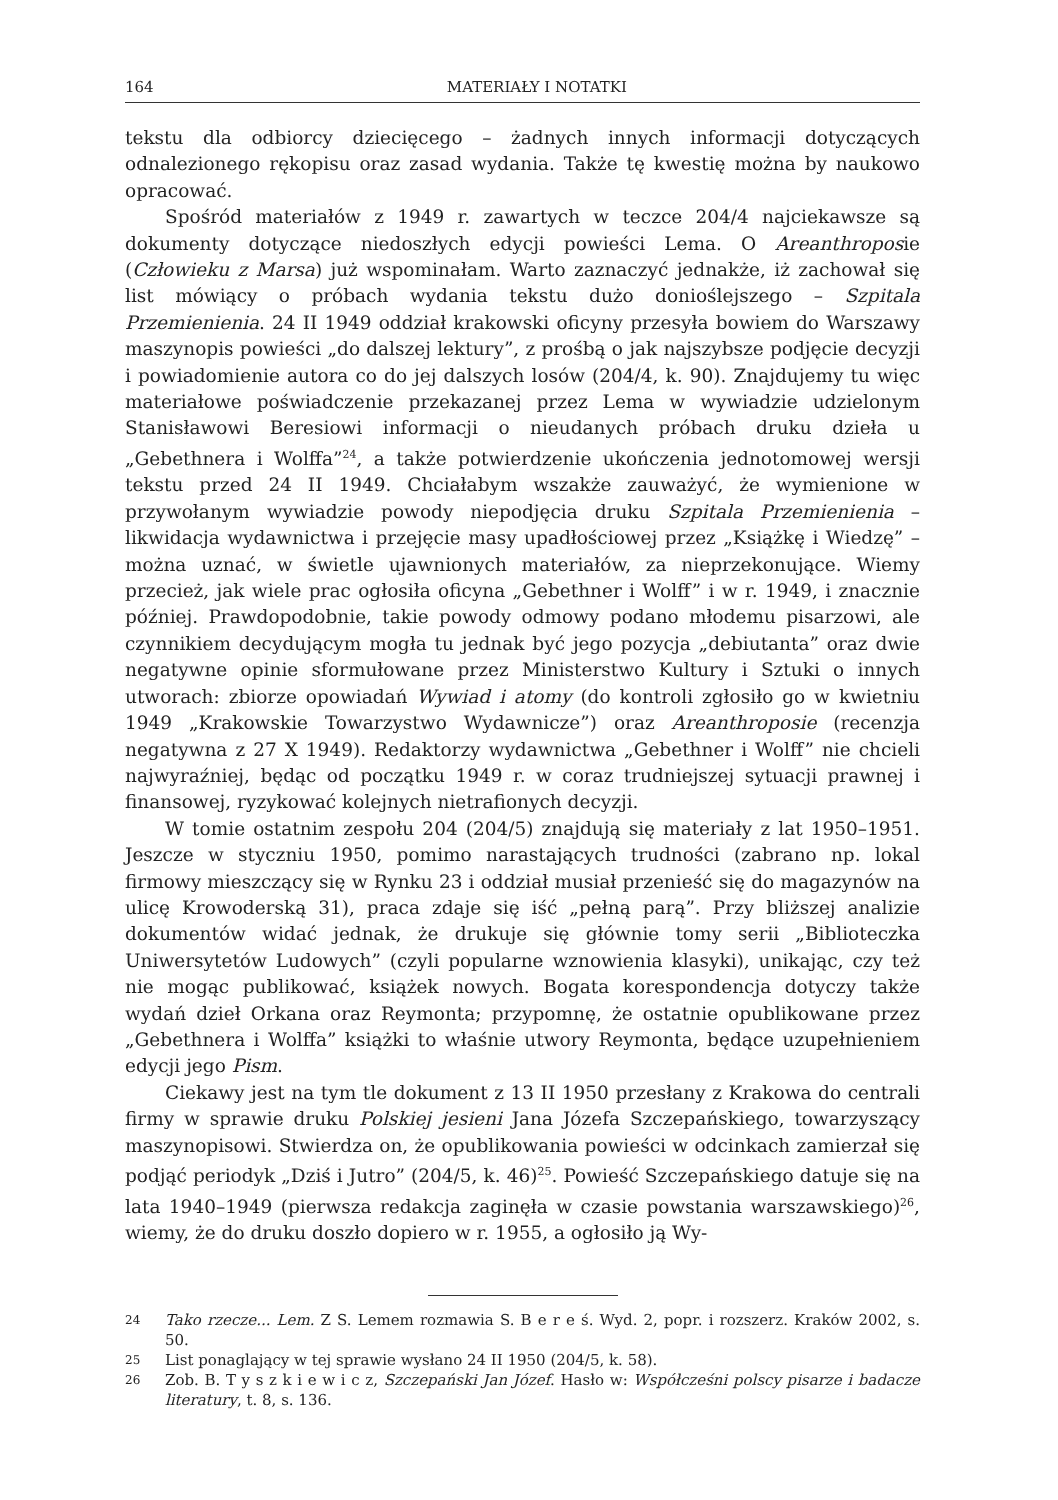164 MATERIAŁY I NOTATKI
tekstu dla odbiorcy dziecięcego – żadnych innych informacji dotyczących odnalezionego rękopisu oraz zasad wydania. Także tę kwestię można by naukowo opracować.
Spośród materiałów z 1949 r. zawartych w teczce 204/4 najciekawsze są dokumenty dotyczące niedoszłych edycji powieści Lema. O Areanthroposie (Człowieku z Marsa) już wspominałam. Warto zaznaczyć jednakże, iż zachował się list mówiący o próbach wydania tekstu dużo donioślejszego – Szpitala Przemienienia. 24 II 1949 oddział krakowski oficyny przesyła bowiem do Warszawy maszynopis powieści „do dalszej lektury”, z prośbą o jak najszybsze podjęcie decyzji i powiadomienie autora co do jej dalszych losów (204/4, k. 90). Znajdujemy tu więc materiałowe poświadczenie przekazanej przez Lema w wywiadzie udzielonym Stanisławowi Beresiowi informacji o nieudanych próbach druku dzieła u „Gebethnera i Wolffa”<sup>24</sup>, a także potwierdzenie ukończenia jednotomowej wersji tekstu przed 24 II 1949. Chciałabym wszakże zauważyć, że wymienione w przywołanym wywiadzie powody niepodjęcia druku Szpitala Przemienienia – likwidacja wydawnictwa i przejęcie masy upadłościowej przez „Książkę i Wiedzę” – można uznać, w świetle ujawnionych materiałów, za nieprzekonujące. Wiemy przecież, jak wiele prac ogłosiła oficyna „Gebethner i Wolff” i w r. 1949, i znacznie później. Prawdopodobnie, takie powody odmowy podano młodemu pisarzowi, ale czynnikiem decydującym mogła tu jednak być jego pozycja „debiutanta” oraz dwie negatywne opinie sformułowane przez Ministerstwo Kultury i Sztuki o innych utworach: zbiorze opowiadań Wywiad i atomy (do kontroli zgłosiło go w kwietniu 1949 „Krakowskie Towarzystwo Wydawnicze”) oraz Areanthroposie (recenzja negatywna z 27 X 1949). Redaktorzy wydawnictwa „Gebethner i Wolff” nie chcieli najwyraźniej, będąc od początku 1949 r. w coraz trudniejszej sytuacji prawnej i finansowej, ryzykować kolejnych nietrafionych decyzji.
W tomie ostatnim zespołu 204 (204/5) znajdują się materiały z lat 1950–1951. Jeszcze w styczniu 1950, pomimo narastających trudności (zabrano np. lokal firmowy mieszczący się w Rynku 23 i oddział musiał przenieść się do magazynów na ulicę Krowoderską 31), praca zdaje się iść „pełną parą”. Przy bliższej analizie dokumentów widać jednak, że drukuje się głównie tomy serii „Biblioteczka Uniwersytetów Ludowych” (czyli popularne wznowienia klasyki), unikając, czy też nie mogąc publikować, książek nowych. Bogata korespondencja dotyczy także wydań dzieł Orkana oraz Reymonta; przypomnę, że ostatnie opublikowane przez „Gebethnera i Wolffa” książki to właśnie utwory Reymonta, będące uzupełnieniem edycji jego Pism.
Ciekawy jest na tym tle dokument z 13 II 1950 przesłany z Krakowa do centrali firmy w sprawie druku Polskiej jesieni Jana Józefa Szczepańskiego, towarzyszący maszynopisowi. Stwierdza on, że opublikowania powieści w odcinkach zamierzał się podjąć periodyk „Dziś i Jutro” (204/5, k. 46)<sup>25</sup>. Powieść Szczepańskiego datuje się na lata 1940–1949 (pierwsza redakcja zaginęła w czasie powstania warszawskiego)<sup>26</sup>, wiemy, że do druku doszło dopiero w r. 1955, a ogłosiło ją Wy-
24 Tako rzecze... Lem. Z S. Lemem rozmawia S. B e r e ś. Wyd. 2, popr. i rozszerz. Kraków 2002, s. 50.
25 List ponaglający w tej sprawie wysłano 24 II 1950 (204/5, k. 58).
26 Zob. B. T y s z k i e w i c z, Szczepański Jan Józef. Hasło w: Współcześni polscy pisarze i badacze literatury, t. 8, s. 136.